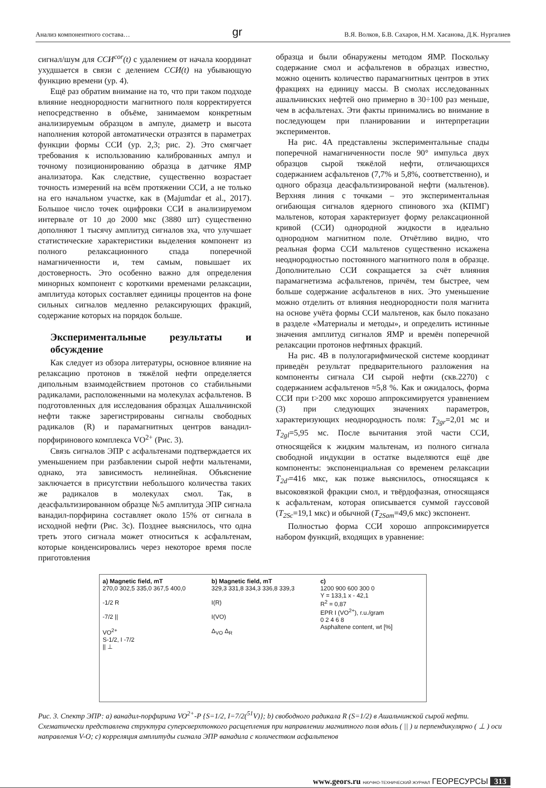Анализ компонентного состава… gr В.Я. Волков, Б.В. Сахаров, Н.М. Хасанова, Д.К. Нургалиев
сигнал/шум для ССИ<sup>cor</sup>(t) с удалением от начала координат ухудшается в связи с делением ССИ(t) на убывающую функцию времени (ур. 4).
Ещё раз обратим внимание на то, что при таком подходе влияние неоднородности магнитного поля корректируется непосредственно в объёме, занимаемом конкретным анализируемым образцом в ампуле, диаметр и высота наполнения которой автоматически отразятся в параметрах функции формы ССИ (ур. 2,3; рис. 2). Это смягчает требования к использованию калиброванных ампул и точному позиционированию образца в датчике ЯМР анализатора. Как следствие, существенно возрастает точность измерений на всём протяжении ССИ, а не только на его начальном участке, как в (Majumdar et al., 2017). Большое число точек оцифровки ССИ в анализируемом интервале от 10 до 2000 мкс (3880 шт) существенно дополняют 1 тысячу амплитуд сигналов эха, что улучшает статистические характеристики выделения компонент из полного релаксационного спада поперечной намагниченности и, тем самым, повышает их достоверность. Это особенно важно для определения минорных компонент с короткими временами релаксации, амплитуда которых составляет единицы процентов на фоне сильных сигналов медленно релаксирующих фракций, содержание которых на порядок больше.
Экспериментальные результаты и обсуждение
Как следует из обзора литературы, основное влияние на релаксацию протонов в тяжёлой нефти определяется дипольным взаимодействием протонов со стабильными радикалами, расположенными на молекулах асфальтенов. В подготовленных для исследования образцах Ашальчинской нефти также зарегистрированы сигналы свободных радикалов (R) и парамагнитных центров ванадил-порфиринового комплекса VO<sup>2+</sup> (Рис. 3).
Связь сигналов ЭПР с асфальтенами подтверждается их уменьшением при разбавлении сырой нефти мальтенами, однако, эта зависимость нелинейная. Объяснение заключается в присутствии небольшого количества таких же радикалов в молекулах смол. Так, в деасфальтизированном образце №5 амплитуда ЭПР сигнала ванадил-порфирина составляет около 15% от сигнала в исходной нефти (Рис. 3с). Позднее выяснилось, что одна треть этого сигнала может относиться к асфальтенам, которые конденсировались через некоторое время после приготовления
образца и были обнаружены методом ЯМР. Поскольку содержание смол и асфальтенов в образцах известно, можно оценить количество парамагнитных центров в этих фракциях на единицу массы. В смолах исследованных ашальчинских нефтей оно примерно в 30÷100 раз меньше, чем в асфальтенах. Эти факты принимались во внимание в последующем при планировании и интерпретации экспериментов.
На рис. 4А представлены экспериментальные спады поперечной намагниченности после 90° импульса двух образцов сырой тяжёлой нефти, отличающихся содержанием асфальтенов (7,7% и 5,8%, соответственно), и одного образца деасфальтизированой нефти (мальтенов). Верхняя линия с точками – это экспериментальная огибающая сигналов ядерного спинового эха (КПМГ) мальтенов, которая характеризует форму релаксационной кривой (ССИ) однородной жидкости в идеально однородном магнитном поле. Отчётливо видно, что реальная форма ССИ мальтенов существенно искажена неоднородностью постоянного магнитного поля в образце. Дополнительно ССИ сокращается за счёт влияния парамагнетизма асфальтенов, причём, тем быстрее, чем больше содержание асфальтенов в них. Это уменьшение можно отделить от влияния неоднородности поля магнита на основе учёта формы ССИ мальтенов, как было показано в разделе «Материалы и методы», и определить истинные значения амплитуд сигналов ЯМР и времён поперечной релаксации протонов нефтяных фракций.
На рис. 4В в полулогарифмической системе координат приведён результат предварительного разложения на компоненты сигнала СИ сырой нефти (скв.2270) с содержанием асфальтенов ≈5,8 %. Как и ожидалось, форма ССИ при t>200 мкс хорошо аппроксимируется уравнением (3) при следующих значениях параметров, характеризующих неоднородность поля: T<sub>2gr</sub>=2,01 мс и T<sub>2gl</sub>=5,95 мс. После вычитания этой части ССИ, относящейся к жидким мальтенам, из полного сигнала свободной индукции в остатке выделяются ещё две компоненты: экспоненциальная со временем релаксации T<sub>2d'</sub>=416 мкс, как позже выяснилось, относящаяся к высоковязкой фракции смол, и твёрдофазная, относящаяся к асфальтенам, которая описывается суммой гауссовой (T<sub>2Sc</sub>=19,1 мкс) и обычной (T<sub>2Sam</sub>=49,6 мкс) экспонент.
Полностью форма ССИ хорошо аппроксимируется набором функций, входящих в уравнение:
a) Magnetic field, mT
270,0 302,5 335,0 367,5 400,0
-1/2 R
-7/2 ||
VO<sup>2+</sup>
S-1/2, I -7/2
|| ⊥
b) Magnetic field, mT
329,3 331,8 334,3 336,8 339,3
I(R)
I(VO)
Δ<sub>VO</sub> Δ<sub>R</sub>
c)
1200 900 600 300 0
Y = 133,1 x - 42,1
R<sup>2</sup> = 0,87
EPR I (VO<sup>2+</sup>), r.u./gram
0 2 4 6 8
Asphaltene content, wt [%]
Рис. 3. Спектр ЭПР: а) ванадил-порфирина VO<sup>2+</sup>-P {S=1/2, I=7/2(<sup>51</sup>V)}; b) свободного радикала R (S=1/2) в Ашальчинской сырой нефти. Схематически представлена структура суперсверхтонкого расщепления при направлении магнитного поля вдоль ( || ) и перпендикулярно ( ⊥ ) оси направления V-O; c) корреляция амплитуды сигнала ЭПР ванадила с количеством асфальтенов
www.geors.ru НАУЧНО-ТЕХНИЧЕСКИЙ ЖУРНАЛ ГЕОРЕСУРСЫ 313